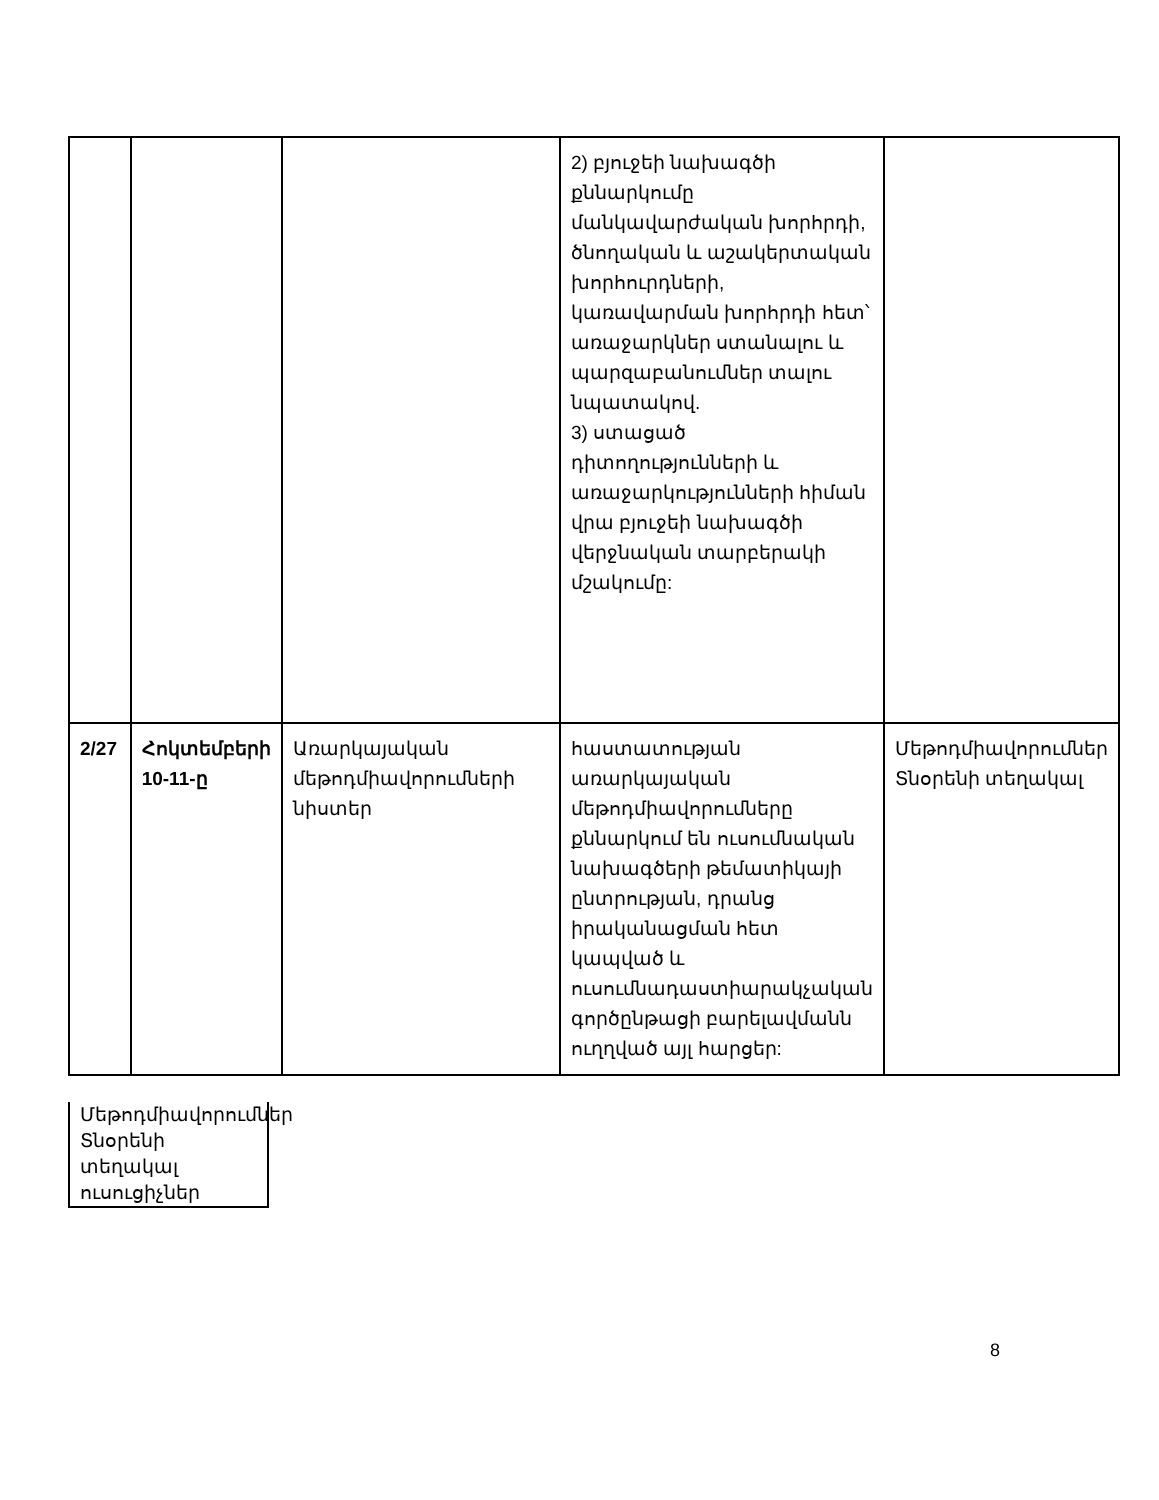| | | | 2) բյուջեի նախագծի քննարկումը մանկավարժական խորհրդի, ծնողական և աշակերտական խորհուրդների, կառավարման խորհրդի հետ՝ առաջարկներ ստանալու և պարզաբանումներ տալու նպատակով. 3) ստացած դիտողությունների և առաջարկությունների հիման վրա բյուջեի նախագծի վերջնական տարբերակի մշակումը: | |
| 2/27 | Հոկտեմբերի 10-11-ը | Առարկայական մեթոդմիավորումների նիստեր | հաստատության առարկայական մեթոդմիավորումները քննարկում են ուսումնական նախագծերի թեմատիկայի ընտրության, դրանց իրականացման հետ կապված և ուսումնադաստիարակչական գործընթացի բարելավմանն ուղղված այլ հարցեր: | Մեթոդմիավորումներ Տնօրենի տեղակալ |
Մեթոդմիավորումներ
Տնօրենի տեղակալ ուսուցիչներ
8